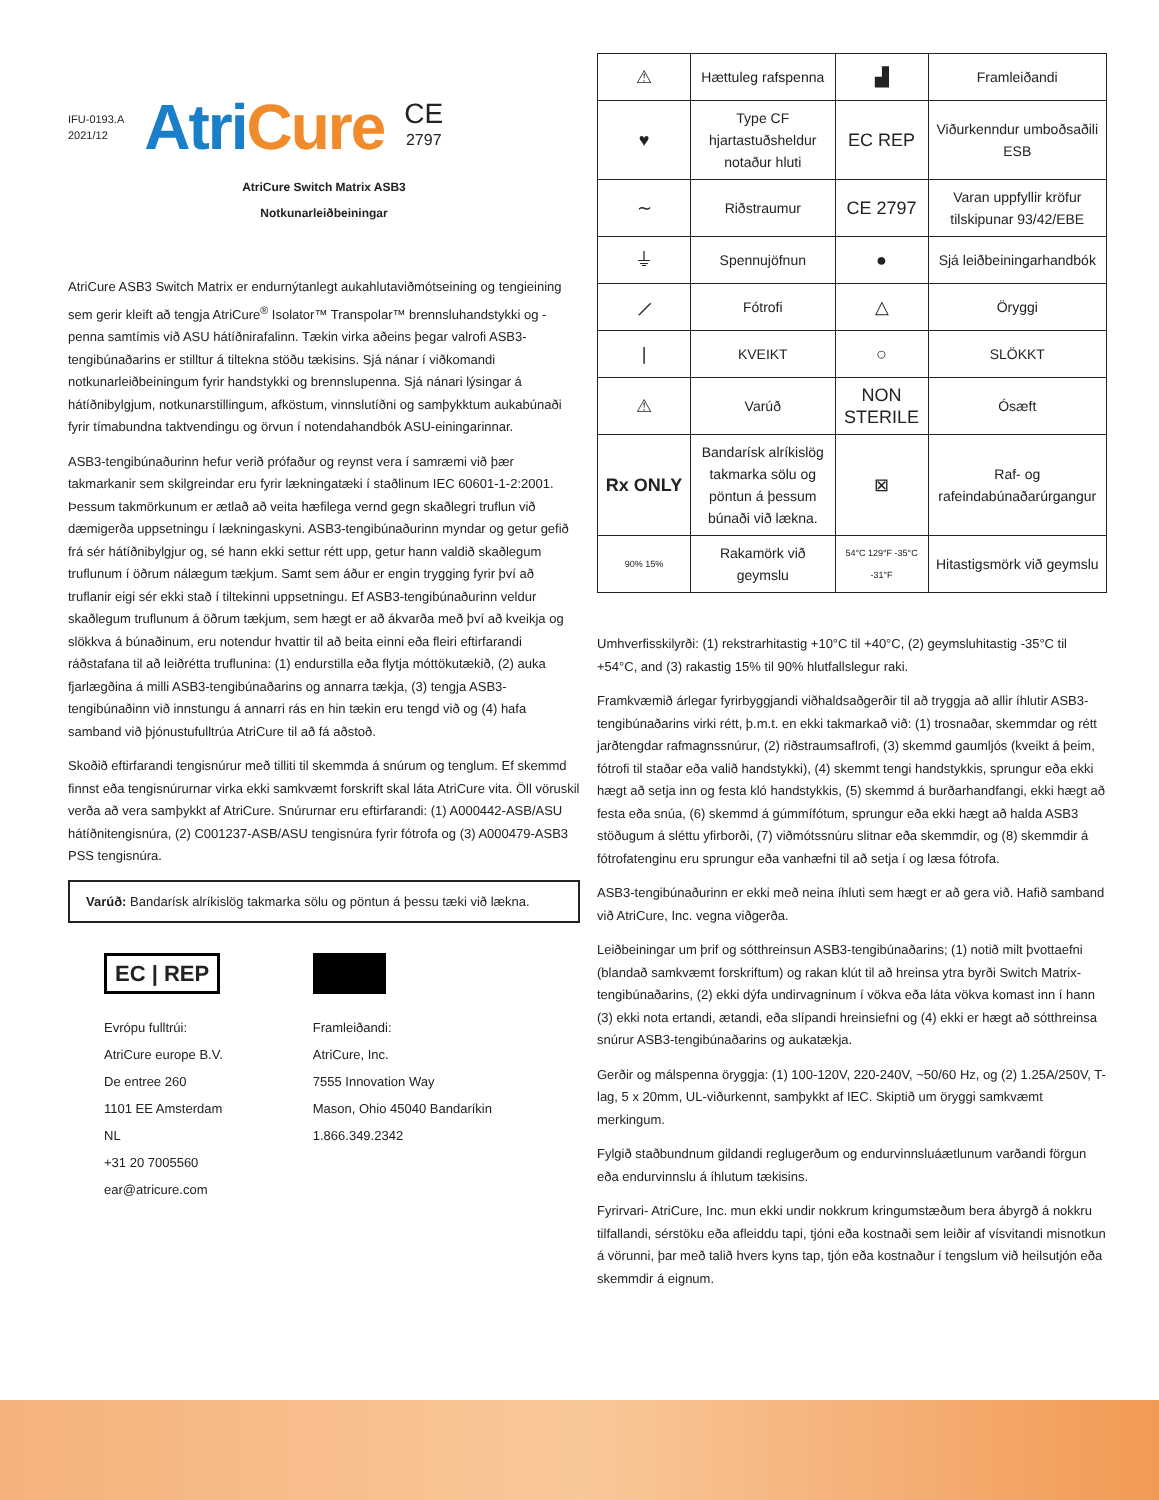IFU-0193.A
2021/12
AtriCure
CE
2797
AtriCure Switch Matrix ASB3
Notkunarleiðbeiningar
AtriCure ASB3 Switch Matrix er endurnýtanlegt aukahlutaviðmótseining og tengieining sem gerir kleift að tengja AtriCure<sup>®</sup> Isolator™ Transpolar™ brennsluhandstykki og -penna samtímis við ASU hátíðnirafalinn. Tækin virka aðeins þegar valrofi ASB3-tengibúnaðarins er stilltur á tiltekna stöðu tækisins. Sjá nánar í viðkomandi notkunarleiðbeiningum fyrir handstykki og brennslupenna. Sjá nánari lýsingar á hátíðnibylgjum, notkunarstillingum, afköstum, vinnslutíðni og samþykktum aukabúnaði fyrir tímabundna taktvendingu og örvun í notendahandbók ASU-einingarinnar.
ASB3-tengibúnaðurinn hefur verið prófaður og reynst vera í samræmi við þær takmarkanir sem skilgreindar eru fyrir lækningatæki í staðlinum IEC 60601-1-2:2001. Þessum takmörkunum er ætlað að veita hæfilega vernd gegn skaðlegri truflun við dæmigerða uppsetningu í lækningaskyni. ASB3-tengibúnaðurinn myndar og getur gefið frá sér hátíðnibylgjur og, sé hann ekki settur rétt upp, getur hann valdið skaðlegum truflunum í öðrum nálægum tækjum. Samt sem áður er engin trygging fyrir því að truflanir eigi sér ekki stað í tiltekinni uppsetningu. Ef ASB3-tengibúnaðurinn veldur skaðlegum truflunum á öðrum tækjum, sem hægt er að ákvarða með því að kveikja og slökkva á búnaðinum, eru notendur hvattir til að beita einni eða fleiri eftirfarandi ráðstafana til að leiðrétta truflunina: (1) endurstilla eða flytja móttökutækið, (2) auka fjarlægðina á milli ASB3-tengibúnaðarins og annarra tækja, (3) tengja ASB3-tengibúnaðinn við innstungu á annarri rás en hin tækin eru tengd við og (4) hafa samband við þjónustufulltrúa AtriCure til að fá aðstoð.
Skoðið eftirfarandi tengisnúrur með tilliti til skemmda á snúrum og tenglum. Ef skemmd finnst eða tengisnúrurnar virka ekki samkvæmt forskrift skal láta AtriCure vita. Öll vöruskil verða að vera samþykkt af AtriCure. Snúrurnar eru eftirfarandi: (1) A000442-ASB/ASU hátíðnitengisnúra, (2) C001237-ASB/ASU tengisnúra fyrir fótrofa og (3) A000479-ASB3 PSS tengisnúra.
Varúð: Bandarísk alríkislög takmarka sölu og pöntun á þessu tæki við lækna.
EC | REP
Evrópu fulltrúi:
AtriCure europe B.V.
De entree 260
1101 EE Amsterdam
NL
+31 20 7005560
ear@atricure.com
▟▟▟
Framleiðandi:
AtriCure, Inc.
7555 Innovation Way
Mason, Ohio 45040 Bandaríkin
1.866.349.2342
| ⚠ | Hættuleg rafspenna | ▟ | Framleiðandi |
| ♥ | Type CF hjartastuðsheldur notaður hluti | EC REP | Viðurkenndur umboðsaðili ESB |
| ∼ | Riðstraumur | CE 2797 | Varan uppfyllir kröfur tilskipunar 93/42/EBE |
| ⏚ | Spennujöfnun | ● | Sjá leiðbeiningarhandbók |
| ⟋ | Fótrofi | △ | Öryggi |
| / | KVEIKT | ○ | SLÖKKT |
| ⚠ | Varúð | NON STERILE | Ósæft |
| Rx ONLY | Bandarísk alríkislög takmarka sölu og pöntun á þessum búnaði við lækna. | ⊠ | Raf- og rafeindabúnaðarúrgangur |
| 90% 15% | Rakamörk við geymslu | 54°C 129°F -35°C -31°F | Hitastigsmörk við geymslu |
Umhverfisskilyrði: (1) rekstrarhitastig +10°C til +40°C, (2) geymsluhitastig -35°C til +54°C, and (3) rakastig 15% til 90% hlutfallslegur raki.
Framkvæmið árlegar fyrirbyggjandi viðhaldsaðgerðir til að tryggja að allir íhlutir ASB3-tengibúnaðarins virki rétt, þ.m.t. en ekki takmarkað við: (1) trosnaðar, skemmdar og rétt jarðtengdar rafmagnssnúrur, (2) riðstraumsaflrofi, (3) skemmd gaumljós (kveikt á þeim, fótrofi til staðar eða valið handstykki), (4) skemmt tengi handstykkis, sprungur eða ekki hægt að setja inn og festa kló handstykkis, (5) skemmd á burðarhandfangi, ekki hægt að festa eða snúa, (6) skemmd á gúmmífótum, sprungur eða ekki hægt að halda ASB3 stöðugum á sléttu yfirborði, (7) viðmótssnúru slitnar eða skemmdir, og (8) skemmdir á fótrofatenginu eru sprungur eða vanhæfni til að setja í og læsa fótrofa.
ASB3-tengibúnaðurinn er ekki með neina íhluti sem hægt er að gera við. Hafið samband við AtriCure, Inc. vegna viðgerða.
Leiðbeiningar um þrif og sótthreinsun ASB3-tengibúnaðarins; (1) notið milt þvottaefni (blandað samkvæmt forskriftum) og rakan klút til að hreinsa ytra byrði Switch Matrix-tengibúnaðarins, (2) ekki dýfa undirvagninum í vökva eða láta vökva komast inn í hann (3) ekki nota ertandi, ætandi, eða slípandi hreinsiefni og (4) ekki er hægt að sótthreinsa snúrur ASB3-tengibúnaðarins og aukatækja.
Gerðir og málspenna öryggja: (1) 100-120V, 220-240V, ~50/60 Hz, og (2) 1.25A/250V, T-lag, 5 x 20mm, UL-viðurkennt, samþykkt af IEC. Skiptið um öryggi samkvæmt merkingum.
Fylgið staðbundnum gildandi reglugerðum og endurvinnsluáætlunum varðandi förgun eða endurvinnslu á íhlutum tækisins.
Fyrirvari- AtriCure, Inc. mun ekki undir nokkrum kringumstæðum bera ábyrgð á nokkru tilfallandi, sérstöku eða afleiddu tapi, tjóni eða kostnaði sem leiðir af vísvitandi misnotkun á vörunni, þar með talið hvers kyns tap, tjón eða kostnaður í tengslum við heilsutjón eða skemmdir á eignum.